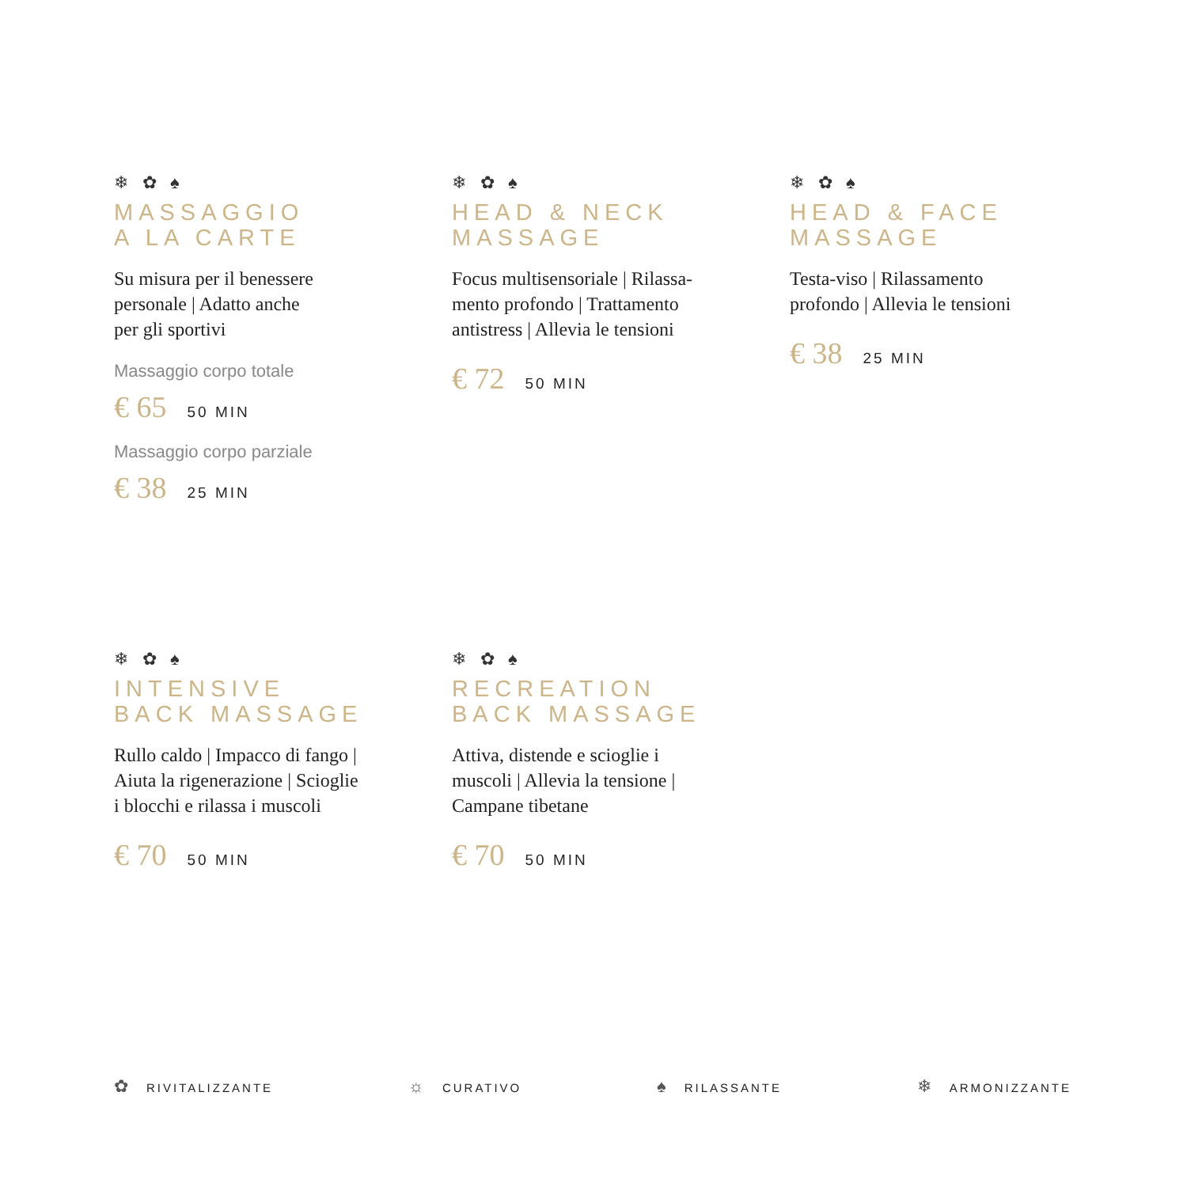❄ ✿ ♠
MASSAGGIO
A LA CARTE
Su misura per il benessere
personale | Adatto anche
per gli sportivi
Massaggio corpo totale
€ 65 50 MIN
Massaggio corpo parziale
€ 38 25 MIN
❄ ✿ ♠
HEAD & NECK
MASSAGE
Focus multisensoriale | Rilassa-
mento profondo | Trattamento
antistress | Allevia le tensioni
€ 72 50 MIN
❄ ✿ ♠
HEAD & FACE
MASSAGE
Testa-viso | Rilassamento
profondo | Allevia le tensioni
€ 38 25 MIN
❄ ✿ ♠
INTENSIVE
BACK MASSAGE
Rullo caldo | Impacco di fango |
Aiuta la rigenerazione | Scioglie
i blocchi e rilassa i muscoli
€ 70 50 MIN
❄ ✿ ♠
RECREATION
BACK MASSAGE
Attiva, distende e scioglie i
muscoli | Allevia la tensione |
Campane tibetane
€ 70 50 MIN
✿ RIVITALIZZANTE
☼ CURATIVO
♠ RILASSANTE
❄ ARMONIZZANTE